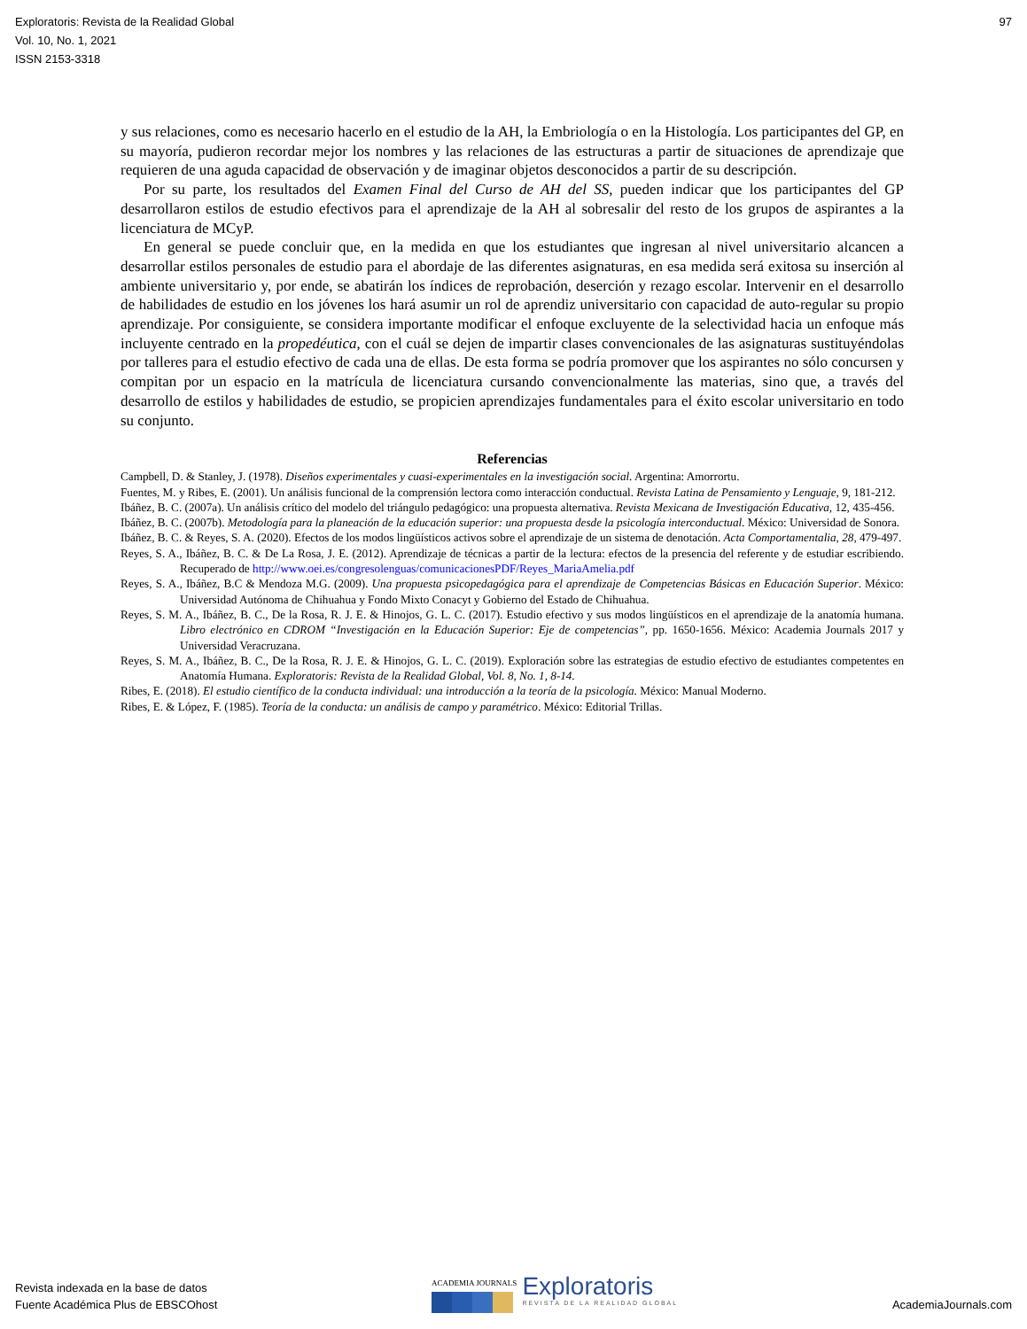Exploratoris: Revista de la Realidad Global
Vol. 10, No. 1, 2021
ISSN 2153-3318
97
y sus relaciones, como es necesario hacerlo en el estudio de la AH, la Embriología o en la Histología. Los participantes del GP, en su mayoría, pudieron recordar mejor los nombres y las relaciones de las estructuras a partir de situaciones de aprendizaje que requieren de una aguda capacidad de observación y de imaginar objetos desconocidos a partir de su descripción.
Por su parte, los resultados del Examen Final del Curso de AH del SS, pueden indicar que los participantes del GP desarrollaron estilos de estudio efectivos para el aprendizaje de la AH al sobresalir del resto de los grupos de aspirantes a la licenciatura de MCyP.
En general se puede concluir que, en la medida en que los estudiantes que ingresan al nivel universitario alcancen a desarrollar estilos personales de estudio para el abordaje de las diferentes asignaturas, en esa medida será exitosa su inserción al ambiente universitario y, por ende, se abatirán los índices de reprobación, deserción y rezago escolar. Intervenir en el desarrollo de habilidades de estudio en los jóvenes los hará asumir un rol de aprendiz universitario con capacidad de auto-regular su propio aprendizaje. Por consiguiente, se considera importante modificar el enfoque excluyente de la selectividad hacia un enfoque más incluyente centrado en la propedéutica, con el cuál se dejen de impartir clases convencionales de las asignaturas sustituyéndolas por talleres para el estudio efectivo de cada una de ellas. De esta forma se podría promover que los aspirantes no sólo concursen y compitan por un espacio en la matrícula de licenciatura cursando convencionalmente las materias, sino que, a través del desarrollo de estilos y habilidades de estudio, se propicien aprendizajes fundamentales para el éxito escolar universitario en todo su conjunto.
Referencias
Campbell, D. & Stanley, J. (1978). Diseños experimentales y cuasi-experimentales en la investigación social. Argentina: Amorrortu.
Fuentes, M. y Ribes, E. (2001). Un análisis funcional de la comprensión lectora como interacción conductual. Revista Latina de Pensamiento y Lenguaje, 9, 181-212.
Ibáñez, B. C. (2007a). Un análisis crítico del modelo del triángulo pedagógico: una propuesta alternativa. Revista Mexicana de Investigación Educativa, 12, 435-456.
Ibáñez, B. C. (2007b). Metodología para la planeación de la educación superior: una propuesta desde la psicología interconductual. México: Universidad de Sonora.
Ibáñez, B. C. & Reyes, S. A. (2020). Efectos de los modos lingüísticos activos sobre el aprendizaje de un sistema de denotación. Acta Comportamentalia, 28, 479-497.
Reyes, S. A., Ibáñez, B. C. & De La Rosa, J. E. (2012). Aprendizaje de técnicas a partir de la lectura: efectos de la presencia del referente y de estudiar escribiendo. Recuperado de http://www.oei.es/congresolenguas/comunicacionesPDF/Reyes_MariaAmelia.pdf
Reyes, S. A., Ibáñez, B.C & Mendoza M.G. (2009). Una propuesta psicopedagógica para el aprendizaje de Competencias Básicas en Educación Superior. México: Universidad Autónoma de Chihuahua y Fondo Mixto Conacyt y Gobierno del Estado de Chihuahua.
Reyes, S. M. A., Ibáñez, B. C., De la Rosa, R. J. E. & Hinojos, G. L. C. (2017). Estudio efectivo y sus modos lingüísticos en el aprendizaje de la anatomía humana. Libro electrónico en CDROM “Investigación en la Educación Superior: Eje de competencias”, pp. 1650-1656. México: Academia Journals 2017 y Universidad Veracruzana.
Reyes, S. M. A., Ibáñez, B. C., De la Rosa, R. J. E. & Hinojos, G. L. C. (2019). Exploración sobre las estrategias de estudio efectivo de estudiantes competentes en Anatomía Humana. Exploratoris: Revista de la Realidad Global, Vol. 8, No. 1, 8-14.
Ribes, E. (2018). El estudio científico de la conducta individual: una introducción a la teoría de la psicología. México: Manual Moderno.
Ribes, E. & López, F. (1985). Teoría de la conducta: un análisis de campo y paramétrico. México: Editorial Trillas.
Revista indexada en la base de datos
Fuente Académica Plus de EBSCOhost
ACADEMIA JOURNALS
Exploratoris
REVISTA DE LA REALIDAD GLOBAL
AcademiaJournals.com